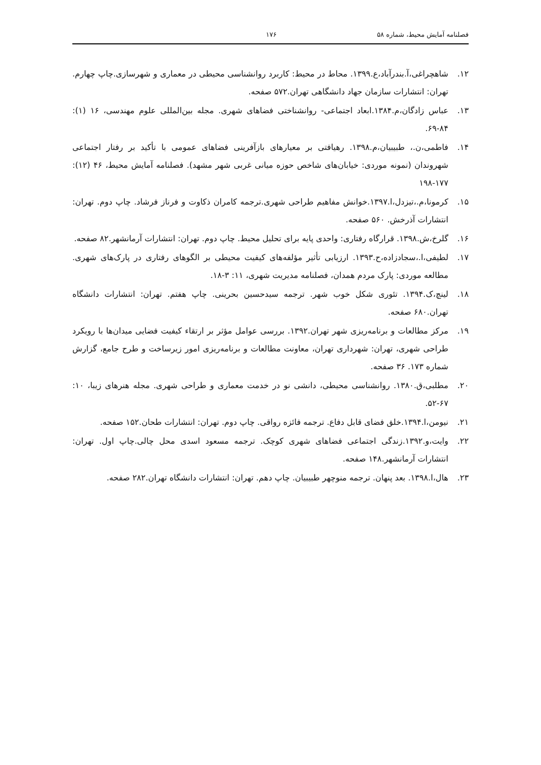فصلنامه آمایش محیط، شماره ۵۸ ۱۷۶
۱۲. شاهچراغی،آ.بندرآباد،ع.۱۳۹۹. محاط در محیط: کاربرد روانشناسی محیطی در معماری و شهرسازی.چاپ چهارم. تهران: انتشارات سازمان جهاد دانشگاهی تهران.۵۷۲ صفحه.
۱۳. عباس زادگان،م.۱۳۸۴.ابعاد اجتماعی- روانشناختی فضاهای شهری. مجله بین‌المللی علوم مهندسی، ۱۶ (۱): ۸۴-۶۹.
۱۴. فاطمی،ن.، طبیبیان،م.۱۳۹۸. رهیافتی بر معیارهای بازآفرینی فضاهای عمومی با تأکید بر رفتار اجتماعی شهروندان (نمونه موردی: خیابان‌های شاخص حوزه میانی غربی شهر مشهد). فصلنامه آمایش محیط، ۴۶ (۱۲): ۱۷۷-۱۹۸
۱۵. کرمونا،م.،تیزدل،ا.۱۳۹۷.خوانش مفاهیم طراحی شهری.ترجمه کامران ذکاوت و فرناز فرشاد. چاپ دوم. تهران: انتشارات آذرخش. ۵۶۰ صفحه.
۱۶. گلرخ،ش.۱۳۹۸. قرارگاه رفتاری: واحدی پایه برای تحلیل محیط. چاپ دوم. تهران: انتشارات آرمانشهر.۸۲ صفحه.
۱۷. لطیفی،ا.،سجادزاده،ح.۱۳۹۳. ارزیابی تأثیر مؤلفه‌های کیفیت محیطی بر الگوهای رفتاری در پارک‌های شهری. مطالعه موردی: پارک مردم همدان، فصلنامه مدیریت شهری، ۱۱: ۳-۱۸.
۱۸. لینچ،ک.۱۳۹۴. تئوری شکل خوب شهر. ترجمه سیدحسین بحرینی. چاپ هفتم. تهران: انتشارات دانشگاه تهران.۶۸۰ صفحه.
۱۹. مرکز مطالعات و برنامه‌ریزی شهر تهران.۱۳۹۲. بررسی عوامل مؤثر بر ارتقاء کیفیت فضایی میدان‌ها با رویکرد طراحی شهری، تهران: شهرداری تهران، معاونت مطالعات و برنامه‌ریزی امور زیرساخت و طرح جامع، گزارش شماره ۱۷۳. ۳۶ صفحه.
۲۰. مطلبی،ق.۱۳۸۰. روانشناسی محیطی، دانشی نو در خدمت معماری و طراحی شهری. مجله هنرهای زیبا، ۱۰: ۶۷-۵۲.
۲۱. نیومن،ا.۱۳۹۴.خلق فضای قابل دفاع. ترجمه فائزه رواقی. چاپ دوم. تهران: انتشارات طحان.۱۵۲ صفحه.
۲۲. وایت،و.۱۳۹۲.زندگی اجتماعی فضاهای شهری کوچک. ترجمه مسعود اسدی محل چالی.چاپ اول. تهران: انتشارات آرمانشهر.۱۴۸ صفحه.
۲۳. هال،ا.۱۳۹۸. بعد پنهان. ترجمه منوچهر طبیبیان. چاپ دهم. تهران: انتشارات دانشگاه تهران.۲۸۲ صفحه.